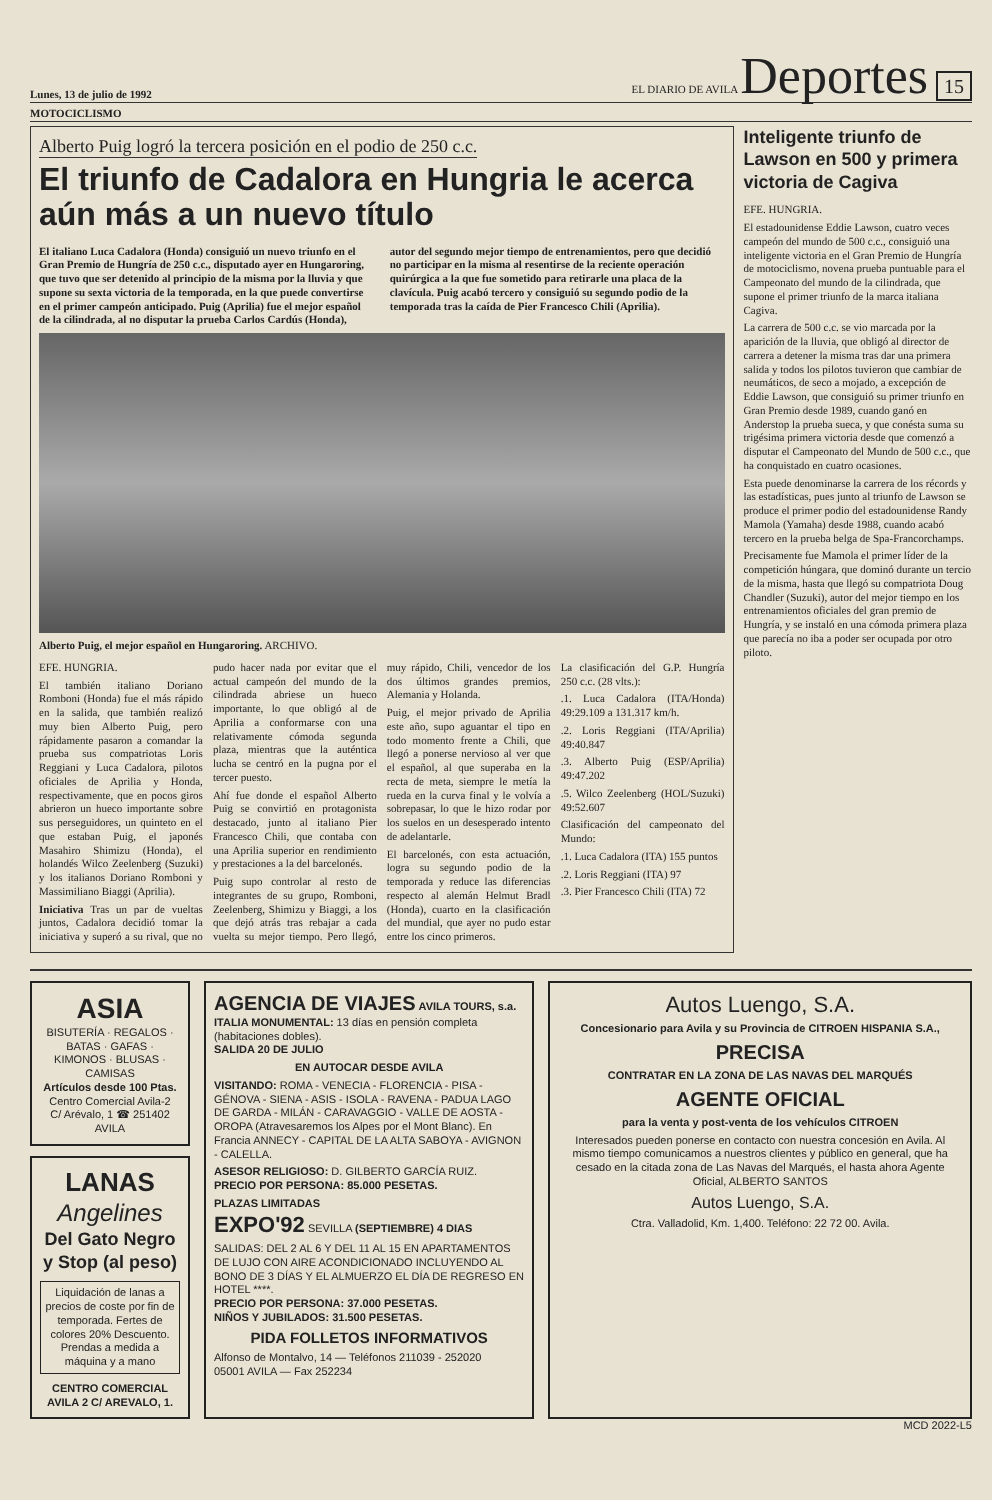Lunes, 13 de julio de 1992 EL DIARIO DE AVILA Deportes 15
MOTOCICLISMO
Alberto Puig logró la tercera posición en el podio de 250 c.c.
El triunfo de Cadalora en Hungria le acerca aún más a un nuevo título
El italiano Luca Cadalora (Honda) consiguió un nuevo triunfo en el Gran Premio de Hungría de 250 c.c., disputado ayer en Hungaroring, que tuvo que ser detenido al principio de la misma por la lluvia y que supone su sexta victoria de la temporada, en la que puede convertirse en el primer campeón anticipado. Puig (Aprilia) fue el mejor español de la cilindrada, al no disputar la prueba Carlos Cardús (Honda), autor del segundo mejor tiempo de entrenamientos, pero que decidió no participar en la misma al resentirse de la reciente operación quirúrgica a la que fue sometido para retirarle una placa de la clavícula. Puig acabó tercero y consiguió su segundo podio de la temporada tras la caída de Pier Francesco Chili (Aprilia).
Alberto Puig, el mejor español en Hungaroring. ARCHIVO.
EFE. HUNGRIA.
El también italiano Doriano Romboni (Honda) fue el más rápido en la salida, que también realizó muy bien Alberto Puig, pero rápidamente pasaron a comandar la prueba sus compatriotas Loris Reggiani y Luca Cadalora, pilotos oficiales de Aprilia y Honda, respectivamente, que en pocos giros abrieron un hueco importante sobre sus perseguidores, un quinteto en el que estaban Puig, el japonés Masahiro Shimizu (Honda), el holandés Wilco Zeelenberg (Suzuki) y los italianos Doriano Romboni y Massimiliano Biaggi (Aprilia).
Iniciativa Tras un par de vueltas juntos, Cadalora decidió tomar la iniciativa y superó a su rival, que no pudo hacer nada por evitar que el actual campeón del mundo de la cilindrada abriese un hueco importante, lo que obligó al de Aprilia a conformarse con una relativamente cómoda segunda plaza, mientras que la auténtica lucha se centró en la pugna por el tercer puesto.
Ahí fue donde el español Alberto Puig se convirtió en protagonista destacado, junto al italiano Pier Francesco Chili, que contaba con una Aprilia superior en rendimiento y prestaciones a la del barcelonés.
Puig supo controlar al resto de integrantes de su grupo, Romboni, Zeelenberg, Shimizu y Biaggi, a los que dejó atrás tras rebajar a cada vuelta su mejor tiempo. Pero llegó, muy rápido, Chili, vencedor de los dos últimos grandes premios, Alemania y Holanda.
Puig, el mejor privado de Aprilia este año, supo aguantar el tipo en todo momento frente a Chili, que llegó a ponerse nervioso al ver que el español, al que superaba en la recta de meta, siempre le metía la rueda en la curva final y le volvía a sobrepasar, lo que le hizo rodar por los suelos en un desesperado intento de adelantarle.
El barcelonés, con esta actuación, logra su segundo podio de la temporada y reduce las diferencias respecto al alemán Helmut Bradl (Honda), cuarto en la clasificación del mundial, que ayer no pudo estar entre los cinco primeros.
La clasificación del G.P. Hungría 250 c.c. (28 vlts.):
.1. Luca Cadalora (ITA/Honda) 49:29.109 a 131.317 km/h.
.2. Loris Reggiani (ITA/Aprilia) 49:40.847
.3. Alberto Puig (ESP/Aprilia) 49:47.202
.5. Wilco Zeelenberg (HOL/Suzuki) 49:52.607
Clasificación del campeonato del Mundo:
.1. Luca Cadalora (ITA) 155 puntos
.2. Loris Reggiani (ITA) 97
.3. Pier Francesco Chili (ITA) 72
Inteligente triunfo de Lawson en 500 y primera victoria de Cagiva
EFE. HUNGRIA.
El estadounidense Eddie Lawson, cuatro veces campeón del mundo de 500 c.c., consiguió una inteligente victoria en el Gran Premio de Hungría de motociclismo, novena prueba puntuable para el Campeonato del mundo de la cilindrada, que supone el primer triunfo de la marca italiana Cagiva.
La carrera de 500 c.c. se vio marcada por la aparición de la lluvia, que obligó al director de carrera a detener la misma tras dar una primera salida y todos los pilotos tuvieron que cambiar de neumáticos, de seco a mojado, a excepción de Eddie Lawson, que consiguió su primer triunfo en Gran Premio desde 1989, cuando ganó en Anderstop la prueba sueca, y que conésta suma su trigésima primera victoria desde que comenzó a disputar el Campeonato del Mundo de 500 c.c., que ha conquistado en cuatro ocasiones.
Esta puede denominarse la carrera de los récords y las estadísticas, pues junto al triunfo de Lawson se produce el primer podio del estadounidense Randy Mamola (Yamaha) desde 1988, cuando acabó tercero en la prueba belga de Spa-Francorchamps.
Precisamente fue Mamola el primer líder de la competición húngara, que dominó durante un tercio de la misma, hasta que llegó su compatriota Doug Chandler (Suzuki), autor del mejor tiempo en los entrenamientos oficiales del gran premio de Hungría, y se instaló en una cómoda primera plaza que parecía no iba a poder ser ocupada por otro piloto.
ASIA
BISUTERÍA · REGALOS · BATAS · GAFAS · KIMONOS · BLUSAS · CAMISAS
Artículos desde 100 Ptas.
Centro Comercial Avila-2
C/ Arévalo, 1 ☎ 251402
AVILA
LANAS
Angelines
Del Gato Negro y Stop (al peso)
Liquidación de lanas a precios de coste por fin de temporada. Fertes de colores 20% Descuento. Prendas a medida a máquina y a mano
CENTRO COMERCIAL AVILA 2 C/ AREVALO, 1.
AGENCIA DE VIAJES AVILA TOURS, s.a.
ITALIA MONUMENTAL: 13 días en pensión completa (habitaciones dobles).
SALIDA 20 DE JULIO
EN AUTOCAR DESDE AVILA
VISITANDO: ROMA - VENECIA - FLORENCIA - PISA - GÉNOVA - SIENA - ASIS - ISOLA - RAVENA - PADUA LAGO DE GARDA - MILÁN - CARAVAGGIO - VALLE DE AOSTA - OROPA (Atravesaremos los Alpes por el Mont Blanc). En Francia ANNECY - CAPITAL DE LA ALTA SABOYA - AVIGNON - CALELLA.
ASESOR RELIGIOSO: D. GILBERTO GARCÍA RUIZ.
PRECIO POR PERSONA: 85.000 PESETAS.
PLAZAS LIMITADAS
EXPO'92 SEVILLA (SEPTIEMBRE) 4 DIAS
SALIDAS: DEL 2 AL 6 Y DEL 11 AL 15 EN APARTAMENTOS DE LUJO CON AIRE ACONDICIONADO INCLUYENDO AL BONO DE 3 DÍAS Y EL ALMUERZO EL DÍA DE REGRESO EN HOTEL ****.
PRECIO POR PERSONA: 37.000 PESETAS.
NIÑOS Y JUBILADOS: 31.500 PESETAS.
PIDA FOLLETOS INFORMATIVOS
Alfonso de Montalvo, 14 — Teléfonos 211039 - 252020
05001 AVILA — Fax 252234
Autos Luengo, S.A.
Concesionario para Avila y su Provincia de CITROEN HISPANIA S.A.,
PRECISA
CONTRATAR EN LA ZONA DE LAS NAVAS DEL MARQUÉS
AGENTE OFICIAL
para la venta y post-venta de los vehículos CITROEN
Interesados pueden ponerse en contacto con nuestra concesión en Avila. Al mismo tiempo comunicamos a nuestros clientes y público en general, que ha cesado en la citada zona de Las Navas del Marqués, el hasta ahora Agente Oficial, ALBERTO SANTOS
Autos Luengo, S.A.
Ctra. Valladolid, Km. 1,400. Teléfono: 22 72 00. Avila.
MCD 2022-L5